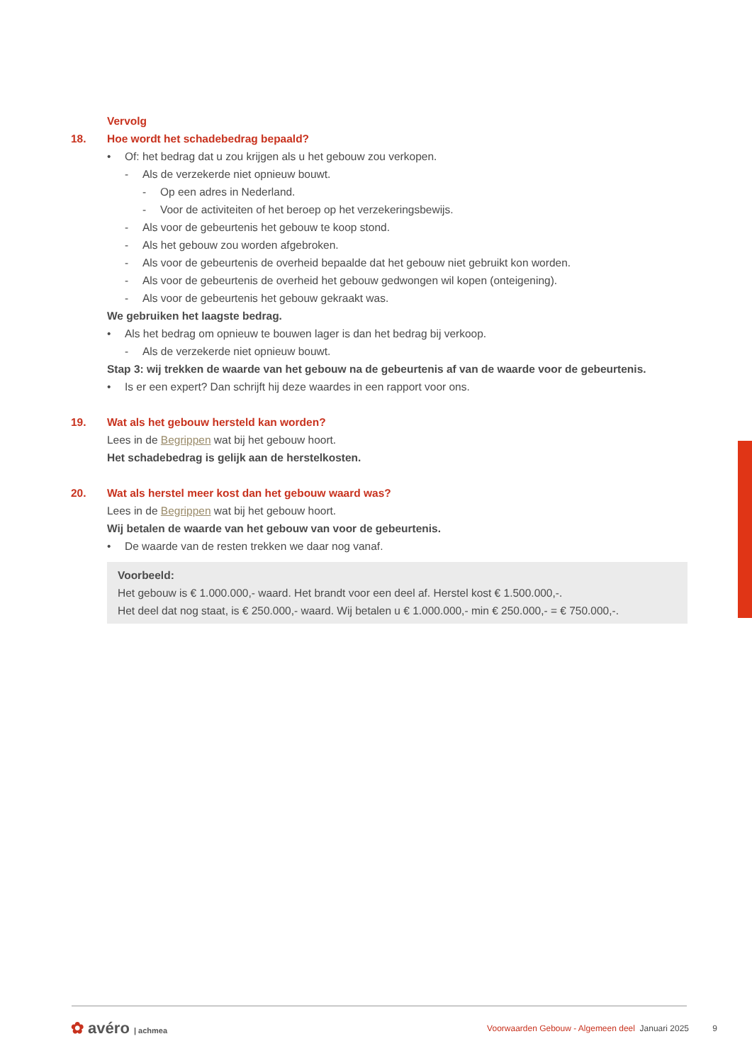Vervolg
18. Hoe wordt het schadebedrag bepaald?
• Of: het bedrag dat u zou krijgen als u het gebouw zou verkopen.
- Als de verzekerde niet opnieuw bouwt.
- Op een adres in Nederland.
- Voor de activiteiten of het beroep op het verzekeringsbewijs.
- Als voor de gebeurtenis het gebouw te koop stond.
- Als het gebouw zou worden afgebroken.
- Als voor de gebeurtenis de overheid bepaalde dat het gebouw niet gebruikt kon worden.
- Als voor de gebeurtenis de overheid het gebouw gedwongen wil kopen (onteigening).
- Als voor de gebeurtenis het gebouw gekraakt was.
We gebruiken het laagste bedrag.
• Als het bedrag om opnieuw te bouwen lager is dan het bedrag bij verkoop.
- Als de verzekerde niet opnieuw bouwt.
Stap 3: wij trekken de waarde van het gebouw na de gebeurtenis af van de waarde voor de gebeurtenis.
• Is er een expert? Dan schrijft hij deze waardes in een rapport voor ons.
19. Wat als het gebouw hersteld kan worden?
Lees in de Begrippen wat bij het gebouw hoort.
Het schadebedrag is gelijk aan de herstelkosten.
20. Wat als herstel meer kost dan het gebouw waard was?
Lees in de Begrippen wat bij het gebouw hoort.
Wij betalen de waarde van het gebouw van voor de gebeurtenis.
• De waarde van de resten trekken we daar nog vanaf.
Voorbeeld:
Het gebouw is € 1.000.000,- waard. Het brandt voor een deel af. Herstel kost € 1.500.000,-.
Het deel dat nog staat, is € 250.000,- waard. Wij betalen u € 1.000.000,- min € 250.000,- = € 750.000,-.
✿ avéro | achmea Voorwaarden Gebouw - Algemeen deel Januari 2025 9